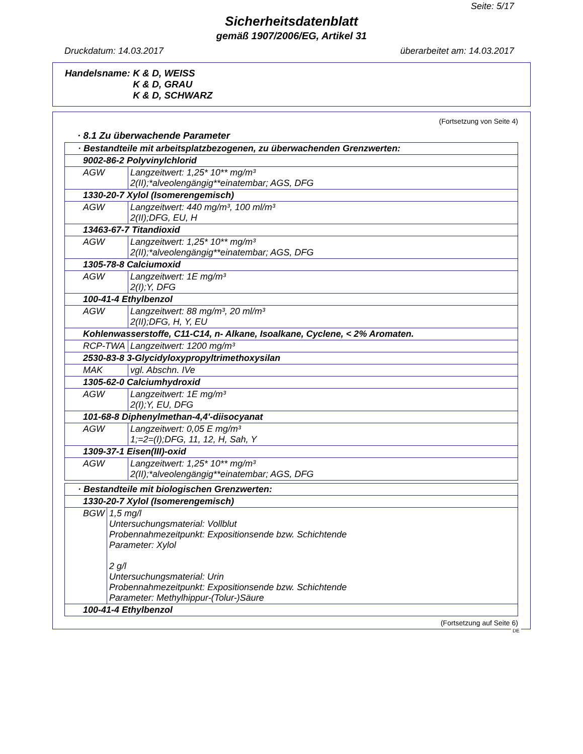Seite: 5/17
Sicherheitsdatenblatt
gemäß 1907/2006/EG, Artikel 31
Druckdatum: 14.03.2017 überarbeitet am: 14.03.2017
Handelsname: K & D, WEISS
K & D, GRAU
K & D, SCHWARZ
(Fortsetzung von Seite 4)
· 8.1 Zu überwachende Parameter
| · Bestandteile mit arbeitsplatzbezogenen, zu überwachenden Grenzwerten: | |
| 9002-86-2 Polyvinylchlorid | |
| AGW | Langzeitwert: 1,25* 10** mg/m³ 2(II);*alveolengängig**einatembar; AGS, DFG |
| 1330-20-7 Xylol (Isomerengemisch) | |
| AGW | Langzeitwert: 440 mg/m³, 100 ml/m³ 2(II);DFG, EU, H |
| 13463-67-7 Titandioxid | |
| AGW | Langzeitwert: 1,25* 10** mg/m³ 2(II);*alveolengängig**einatembar; AGS, DFG |
| 1305-78-8 Calciumoxid | |
| AGW | Langzeitwert: 1E mg/m³ 2(I);Y, DFG |
| 100-41-4 Ethylbenzol | |
| AGW | Langzeitwert: 88 mg/m³, 20 ml/m³ 2(II);DFG, H, Y, EU |
| Kohlenwasserstoffe, C11-C14, n- Alkane, Isoalkane, Cyclene, < 2% Aromaten. | |
| RCP-TWA | Langzeitwert: 1200 mg/m³ |
| 2530-83-8 3-Glycidyloxypropyltrimethoxysilan | |
| MAK | vgl. Abschn. IVe |
| 1305-62-0 Calciumhydroxid | |
| AGW | Langzeitwert: 1E mg/m³ 2(I);Y, EU, DFG |
| 101-68-8 Diphenylmethan-4,4'-diisocyanat | |
| AGW | Langzeitwert: 0,05 E mg/m³ 1;=2=(I);DFG, 11, 12, H, Sah, Y |
| 1309-37-1 Eisen(III)-oxid | |
| AGW | Langzeitwert: 1,25* 10** mg/m³ 2(II);*alveolengängig**einatembar; AGS, DFG |
| · Bestandteile mit biologischen Grenzwerten: | |
| 1330-20-7 Xylol (Isomerengemisch) | |
| BGW | 1,5 mg/l Untersuchungsmaterial: Vollblut Probennahmezeitpunkt: Expositionsende bzw. Schichtende Parameter: Xylol 2 g/l Untersuchungsmaterial: Urin Probennahmezeitpunkt: Expositionsende bzw. Schichtende Parameter: Methylhippur-(Tolur-)Säure |
| 100-41-4 Ethylbenzol | |
(Fortsetzung auf Seite 6)
DE